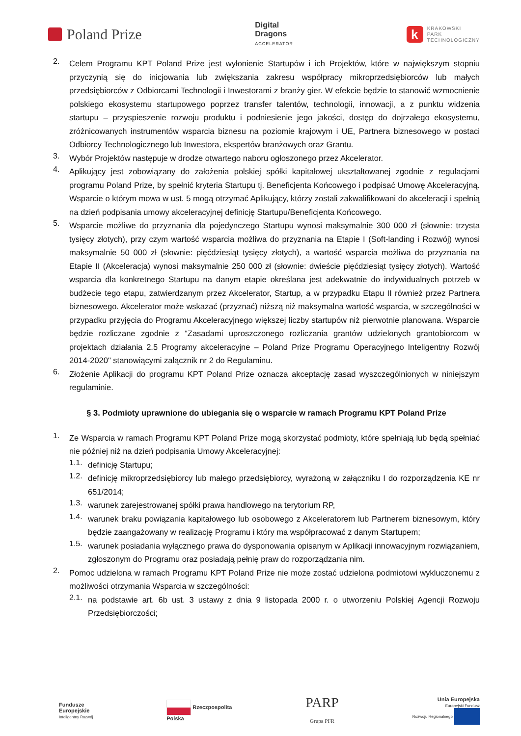Poland Prize
Digital
Dragons
ACCELERATOR
k KRAKOWSKI
PARK
TECHNOLOGICZNY
2.
Celem Programu KPT Poland Prize jest wyłonienie Startupów i ich Projektów, które w największym stopniu przyczynią się do inicjowania lub zwiększania zakresu współpracy mikroprzedsiębiorców lub małych przedsiębiorców z Odbiorcami Technologii i Inwestorami z branży gier. W efekcie będzie to stanowić wzmocnienie polskiego ekosystemu startupowego poprzez transfer talentów, technologii, innowacji, a z punktu widzenia startupu – przyspieszenie rozwoju produktu i podniesienie jego jakości, dostęp do dojrzałego ekosystemu, zróżnicowanych instrumentów wsparcia biznesu na poziomie krajowym i UE, Partnera biznesowego w postaci Odbiorcy Technologicznego lub Inwestora, ekspertów branżowych oraz Grantu.
3.
Wybór Projektów następuje w drodze otwartego naboru ogłoszonego przez Akcelerator.
4.
Aplikujący jest zobowiązany do założenia polskiej spółki kapitałowej ukształtowanej zgodnie z regulacjami programu Poland Prize, by spełnić kryteria Startupu tj. Beneficjenta Końcowego i podpisać Umowę Akceleracyjną. Wsparcie o którym mowa w ust. 5 mogą otrzymać Aplikujący, którzy zostali zakwalifikowani do akceleracji i spełnią na dzień podpisania umowy akceleracyjnej definicję Startupu/Beneficjenta Końcowego.
5.
Wsparcie możliwe do przyznania dla pojedynczego Startupu wynosi maksymalnie 300 000 zł (słownie: trzysta tysięcy złotych), przy czym wartość wsparcia możliwa do przyznania na Etapie I (Soft-landing i Rozwój) wynosi maksymalnie 50 000 zł (słownie: pięćdziesiąt tysięcy złotych), a wartość wsparcia możliwa do przyznania na Etapie II (Akceleracja) wynosi maksymalnie 250 000 zł (słownie: dwieście pięćdziesiąt tysięcy złotych). Wartość wsparcia dla konkretnego Startupu na danym etapie określana jest adekwatnie do indywidualnych potrzeb w budżecie tego etapu, zatwierdzanym przez Akcelerator, Startup, a w przypadku Etapu II również przez Partnera biznesowego. Akcelerator może wskazać (przyznać) niższą niż maksymalna wartość wsparcia, w szczególności w przypadku przyjęcia do Programu Akceleracyjnego większej liczby startupów niż pierwotnie planowana. Wsparcie będzie rozliczane zgodnie z “Zasadami uproszczonego rozliczania grantów udzielonych grantobiorcom w projektach działania 2.5 Programy akceleracyjne – Poland Prize Programu Operacyjnego Inteligentny Rozwój 2014-2020" stanowiącymi załącznik nr 2 do Regulaminu.
6.
Złożenie Aplikacji do programu KPT Poland Prize oznacza akceptację zasad wyszczególnionych w niniejszym regulaminie.
§ 3. Podmioty uprawnione do ubiegania się o wsparcie w ramach Programu KPT Poland Prize
1.
Ze Wsparcia w ramach Programu KPT Poland Prize mogą skorzystać podmioty, które spełniają lub będą spełniać nie później niż na dzień podpisania Umowy Akceleracyjnej:
1.1.
definicję Startupu;
1.2.
definicję mikroprzedsiębiorcy lub małego przedsiębiorcy, wyrażoną w załączniku I do rozporządzenia KE nr 651/2014;
1.3.
warunek zarejestrowanej spółki prawa handlowego na terytorium RP,
1.4.
warunek braku powiązania kapitałowego lub osobowego z Akceleratorem lub Partnerem biznesowym, który będzie zaangażowany w realizację Programu i który ma współpracować z danym Startupem;
1.5.
warunek posiadania wyłącznego prawa do dysponowania opisanym w Aplikacji innowacyjnym rozwiązaniem, zgłoszonym do Programu oraz posiadają pełnię praw do rozporządzania nim.
2.
Pomoc udzielona w ramach Programu KPT Poland Prize nie może zostać udzielona podmiotowi wykluczonemu z możliwości otrzymania Wsparcia w szczególności:
2.1.
na podstawie art. 6b ust. 3 ustawy z dnia 9 listopada 2000 r. o utworzeniu Polskiej Agencji Rozwoju Przedsiębiorczości;
Fundusze
Europejskie
Inteligentny Rozwój
Rzeczpospolita
Polska
PARP
Grupa PFR
Unia Europejska
Europejski Fundusz
Rozwoju Regionalnego